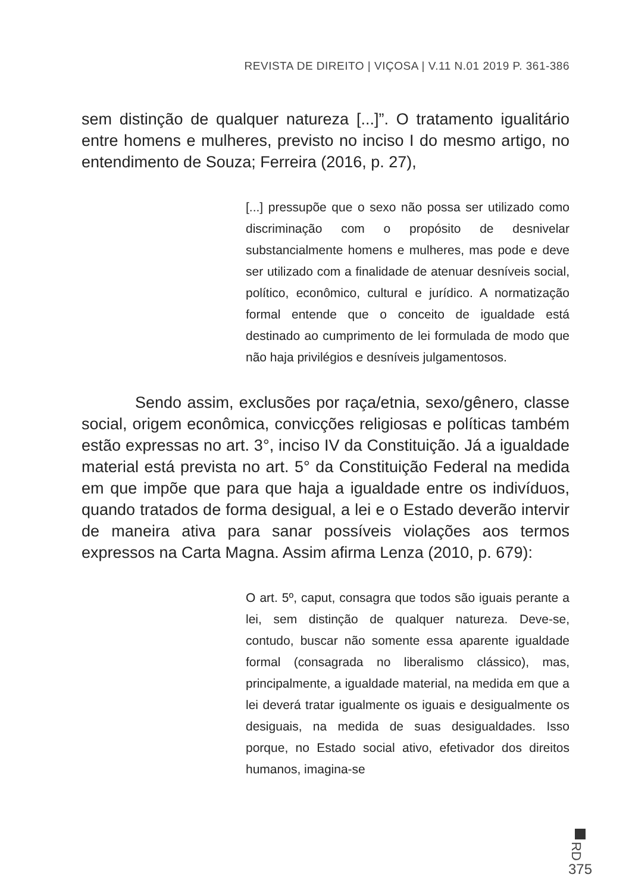REVISTA DE DIREITO | VIÇOSA | V.11 N.01 2019 P. 361-386
sem distinção de qualquer natureza [...]”. O tratamento igualitário entre homens e mulheres, previsto no inciso I do mesmo artigo, no entendimento de Souza; Ferreira (2016, p. 27),
[...] pressupõe que o sexo não possa ser utilizado como discriminação com o propósito de desnivelar substancialmente homens e mulheres, mas pode e deve ser utilizado com a finalidade de atenuar desníveis social, político, econômico, cultural e jurídico. A normatização formal entende que o conceito de igualdade está destinado ao cumprimento de lei formulada de modo que não haja privilégios e desníveis julgamentosos.
Sendo assim, exclusões por raça/etnia, sexo/gênero, classe social, origem econômica, convicções religiosas e políticas também estão expressas no art. 3°, inciso IV da Constituição. Já a igualdade material está prevista no art. 5° da Constituição Federal na medida em que impõe que para que haja a igualdade entre os indivíduos, quando tratados de forma desigual, a lei e o Estado deverão intervir de maneira ativa para sanar possíveis violações aos termos expressos na Carta Magna. Assim afirma Lenza (2010, p. 679):
O art. 5º, caput, consagra que todos são iguais perante a lei, sem distinção de qualquer natureza. Deve-se, contudo, buscar não somente essa aparente igualdade formal (consagrada no liberalismo clássico), mas, principalmente, a igualdade material, na medida em que a lei deverá tratar igualmente os iguais e desigualmente os desiguais, na medida de suas desigualdades. Isso porque, no Estado social ativo, efetivador dos direitos humanos, imagina-se
RD
375